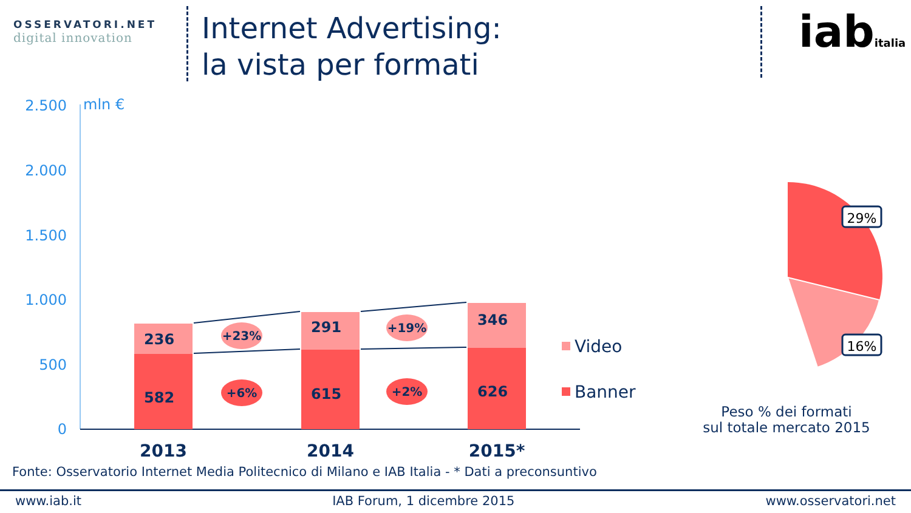OSSERVATORI.NET
digital innovation
Internet Advertising:
la vista per formati
iabitalia
2.500
2.000
1.500
1.000
500
0
mln €
236
582
291
615
346
626
+23%
+19%
+6%
+2%
2013
2014
2015*
Video
Banner
29%
16%
Peso % dei formati
sul totale mercato 2015
Fonte: Osservatorio Internet Media Politecnico di Milano e IAB Italia - * Dati a preconsuntivo
www.iab.it IAB Forum, 1 dicembre 2015 www.osservatori.net